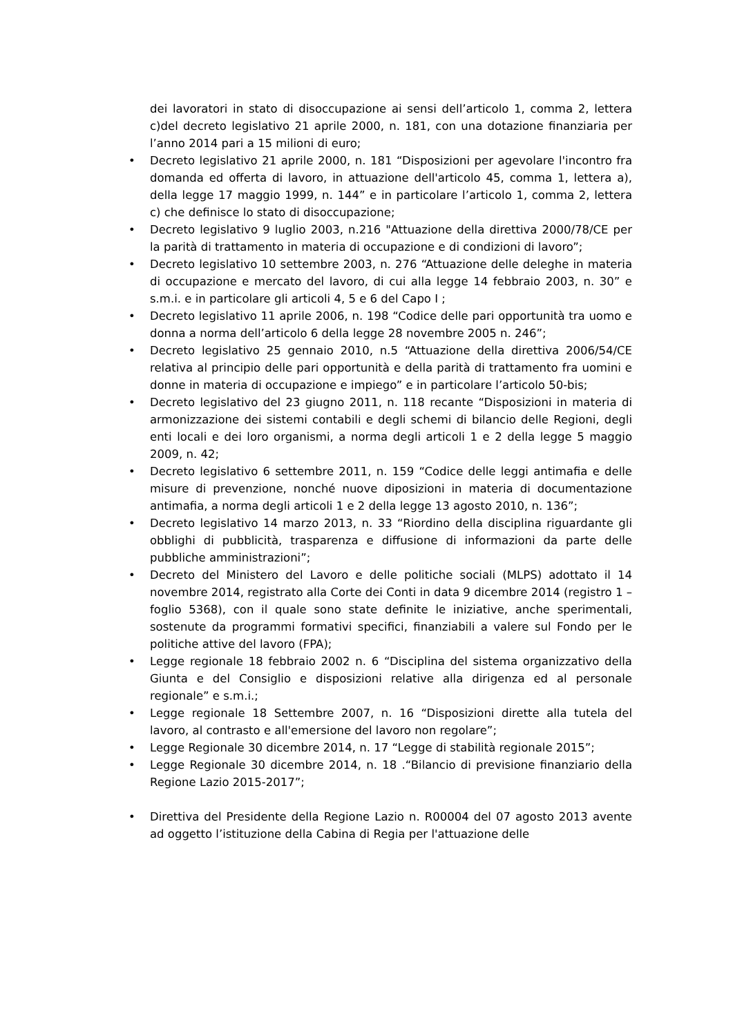dei lavoratori in stato di disoccupazione ai sensi dell’articolo 1, comma 2, lettera c)del decreto legislativo 21 aprile 2000, n. 181, con una dotazione finanziaria per l’anno 2014 pari a 15 milioni di euro;
• Decreto legislativo 21 aprile 2000, n. 181 “Disposizioni per agevolare l'incontro fra domanda ed offerta di lavoro, in attuazione dell'articolo 45, comma 1, lettera a), della legge 17 maggio 1999, n. 144” e in particolare l’articolo 1, comma 2, lettera c) che definisce lo stato di disoccupazione;
• Decreto legislativo 9 luglio 2003, n.216 "Attuazione della direttiva 2000/78/CE per la parità di trattamento in materia di occupazione e di condizioni di lavoro”;
• Decreto legislativo 10 settembre 2003, n. 276 “Attuazione delle deleghe in materia di occupazione e mercato del lavoro, di cui alla legge 14 febbraio 2003, n. 30” e s.m.i. e in particolare gli articoli 4, 5 e 6 del Capo I ;
• Decreto legislativo 11 aprile 2006, n. 198 “Codice delle pari opportunità tra uomo e donna a norma dell’articolo 6 della legge 28 novembre 2005 n. 246”;
• Decreto legislativo 25 gennaio 2010, n.5 “Attuazione della direttiva 2006/54/CE relativa al principio delle pari opportunità e della parità di trattamento fra uomini e donne in materia di occupazione e impiego” e in particolare l’articolo 50-bis;
• Decreto legislativo del 23 giugno 2011, n. 118 recante “Disposizioni in materia di armonizzazione dei sistemi contabili e degli schemi di bilancio delle Regioni, degli enti locali e dei loro organismi, a norma degli articoli 1 e 2 della legge 5 maggio 2009, n. 42;
• Decreto legislativo 6 settembre 2011, n. 159 “Codice delle leggi antimafia e delle misure di prevenzione, nonché nuove diposizioni in materia di documentazione antimafia, a norma degli articoli 1 e 2 della legge 13 agosto 2010, n. 136”;
• Decreto legislativo 14 marzo 2013, n. 33 “Riordino della disciplina riguardante gli obblighi di pubblicità, trasparenza e diffusione di informazioni da parte delle pubbliche amministrazioni”;
• Decreto del Ministero del Lavoro e delle politiche sociali (MLPS) adottato il 14 novembre 2014, registrato alla Corte dei Conti in data 9 dicembre 2014 (registro 1 – foglio 5368), con il quale sono state definite le iniziative, anche sperimentali, sostenute da programmi formativi specifici, finanziabili a valere sul Fondo per le politiche attive del lavoro (FPA);
• Legge regionale 18 febbraio 2002 n. 6 “Disciplina del sistema organizzativo della Giunta e del Consiglio e disposizioni relative alla dirigenza ed al personale regionale” e s.m.i.;
• Legge regionale 18 Settembre 2007, n. 16 “Disposizioni dirette alla tutela del lavoro, al contrasto e all'emersione del lavoro non regolare”;
• Legge Regionale 30 dicembre 2014, n. 17 “Legge di stabilità regionale 2015”;
• Legge Regionale 30 dicembre 2014, n. 18 .“Bilancio di previsione finanziario della Regione Lazio 2015-2017”;
• Direttiva del Presidente della Regione Lazio n. R00004 del 07 agosto 2013 avente ad oggetto l’istituzione della Cabina di Regia per l'attuazione delle